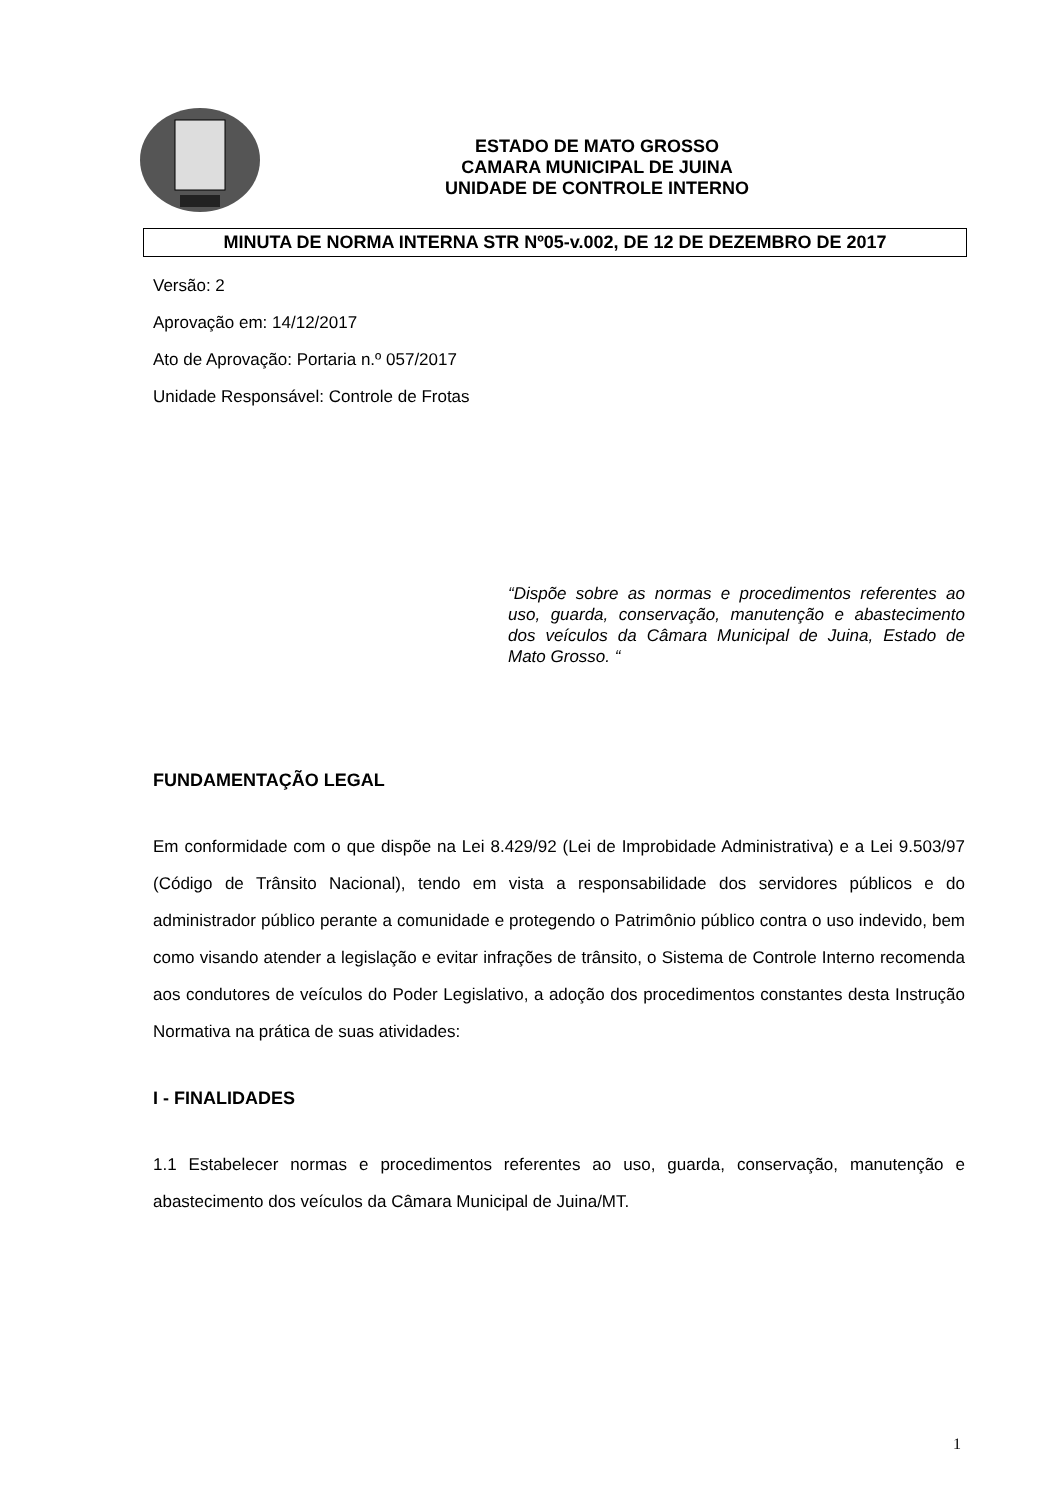ESTADO DE MATO GROSSO
CAMARA MUNICIPAL DE JUINA
UNIDADE DE CONTROLE INTERNO
MINUTA DE NORMA INTERNA STR Nº05-v.002, DE 12 DE DEZEMBRO DE 2017
Versão: 2
Aprovação em: 14/12/2017
Ato de Aprovação: Portaria n.º 057/2017
Unidade Responsável: Controle de Frotas
“Dispõe sobre as normas e procedimentos referentes ao uso, guarda, conservação, manutenção e abastecimento dos veículos da Câmara Municipal de Juina, Estado de Mato Grosso. “
FUNDAMENTAÇÃO LEGAL
Em conformidade com o que dispõe na Lei 8.429/92 (Lei de Improbidade Administrativa) e a Lei 9.503/97 (Código de Trânsito Nacional), tendo em vista a responsabilidade dos servidores públicos e do administrador público perante a comunidade e protegendo o Patrimônio público contra o uso indevido, bem como visando atender a legislação e evitar infrações de trânsito, o Sistema de Controle Interno recomenda aos condutores de veículos do Poder Legislativo, a adoção dos procedimentos constantes desta Instrução Normativa na prática de suas atividades:
I - FINALIDADES
1.1 Estabelecer normas e procedimentos referentes ao uso, guarda, conservação, manutenção e abastecimento dos veículos da Câmara Municipal de Juina/MT.
1